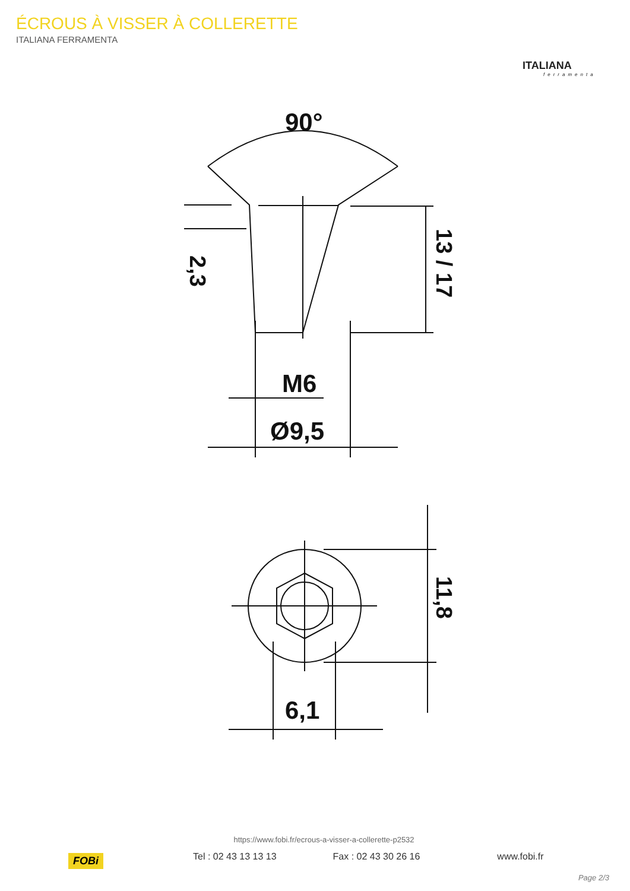ÉCROUS À VISSER À COLLERETTE
ITALIANA FERRAMENTA
ITALIANA
ferramenta
90°
M6
Ø9,5
6,1
2,3
13 / 17
11,8
FOBi
https://www.fobi.fr/ecrous-a-visser-a-collerette-p2532
Tel : 02 43 13 13 13 Fax : 02 43 30 26 16 www.fobi.fr
Page 2/3